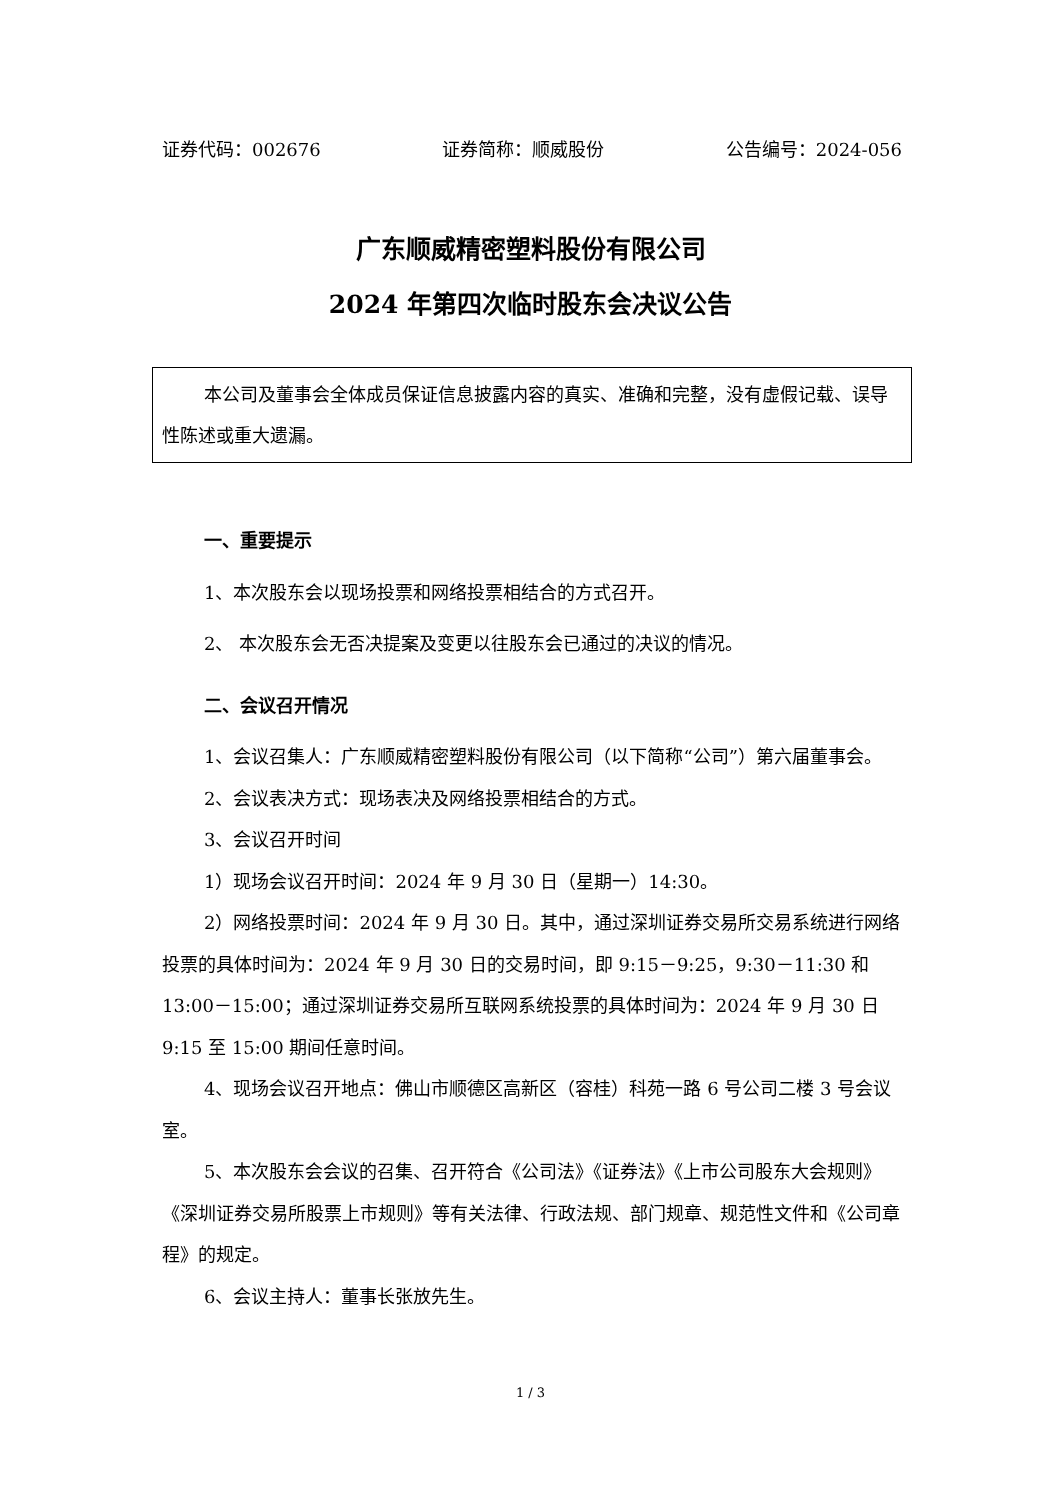证券代码：002676 证券简称：顺威股份 公告编号：2024-056
广东顺威精密塑料股份有限公司
2024 年第四次临时股东会决议公告
本公司及董事会全体成员保证信息披露内容的真实、准确和完整，没有虚假记载、误导性陈述或重大遗漏。
一、重要提示
1、本次股东会以现场投票和网络投票相结合的方式召开。
2、 本次股东会无否决提案及变更以往股东会已通过的决议的情况。
二、会议召开情况
1、会议召集人：广东顺威精密塑料股份有限公司（以下简称“公司”）第六届董事会。
2、会议表决方式：现场表决及网络投票相结合的方式。
3、会议召开时间
1）现场会议召开时间：2024 年 9 月 30 日（星期一）14:30。
2）网络投票时间：2024 年 9 月 30 日。其中，通过深圳证券交易所交易系统进行网络投票的具体时间为：2024 年 9 月 30 日的交易时间，即 9:15－9:25，9:30－11:30 和 13:00－15:00；通过深圳证券交易所互联网系统投票的具体时间为：2024 年 9 月 30 日 9:15 至 15:00 期间任意时间。
4、现场会议召开地点：佛山市顺德区高新区（容桂）科苑一路 6 号公司二楼 3 号会议室。
5、本次股东会会议的召集、召开符合《公司法》《证券法》《上市公司股东大会规则》《深圳证券交易所股票上市规则》等有关法律、行政法规、部门规章、规范性文件和《公司章程》的规定。
6、会议主持人：董事长张放先生。
1 / 3